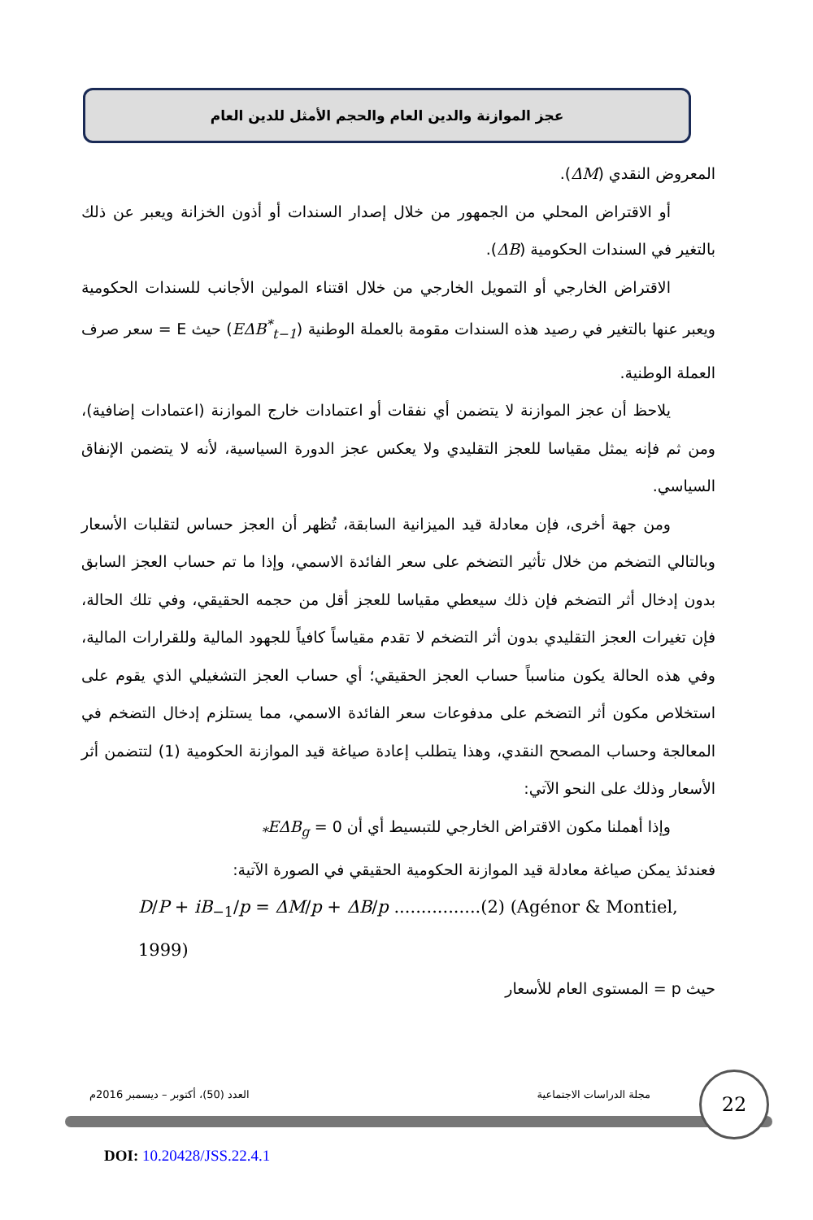عجز الموازنة والدين العام والحجم الأمثل للدين العام
المعروض النقدي (ΔM).
أو الاقتراض المحلي من الجمهور من خلال إصدار السندات أو أذون الخزانة ويعبر عن ذلك بالتغير في السندات الحكومية (ΔB).
الاقتراض الخارجي أو التمويل الخارجي من خلال اقتناء المولين الأجانب للسندات الحكومية ويعبر عنها بالتغير في رصيد هذه السندات مقومة بالعملة الوطنية (EΔB<sup>*</sup><sub>t−1</sub>) حيث E = سعر صرف العملة الوطنية.
يلاحظ أن عجز الموازنة لا يتضمن أي نفقات أو اعتمادات خارج الموازنة (اعتمادات إضافية)، ومن ثم فإنه يمثل مقياسا للعجز التقليدي ولا يعكس عجز الدورة السياسية، لأنه لا يتضمن الإنفاق السياسي.
ومن جهة أخرى، فإن معادلة قيد الميزانية السابقة، تُظهر أن العجز حساس لتقلبات الأسعار وبالتالي التضخم من خلال تأثير التضخم على سعر الفائدة الاسمي، وإذا ما تم حساب العجز السابق بدون إدخال أثر التضخم فإن ذلك سيعطي مقياسا للعجز أقل من حجمه الحقيقي، وفي تلك الحالة، فإن تغيرات العجز التقليدي بدون أثر التضخم لا تقدم مقياساً كافياً للجهود المالية وللقرارات المالية، وفي هذه الحالة يكون مناسباً حساب العجز الحقيقي؛ أي حساب العجز التشغيلي الذي يقوم على استخلاص مكون أثر التضخم على مدفوعات سعر الفائدة الاسمي، مما يستلزم إدخال التضخم في المعالجة وحساب المصحح النقدي، وهذا يتطلب إعادة صياغة قيد الموازنة الحكومية (1) لتتضمن أثر الأسعار وذلك على النحو الآتي:
وإذا أهملنا مكون الاقتراض الخارجي للتبسيط أي أن 0 = EΔB<sub>g*</sub>
فعندئذ يمكن صياغة معادلة قيد الموازنة الحكومية الحقيقي في الصورة الآتية:
D/P + iB<sub>−1</sub>/p = ΔM/p + ΔB/p ................(2) (Agénor & Montiel, 1999)
حيث p = المستوى العام للأسعار
مجلة الدراسات الاجتماعية العدد (50)، أكتوبر – ديسمبر 2016م
22
DOI: 10.20428/JSS.22.4.1